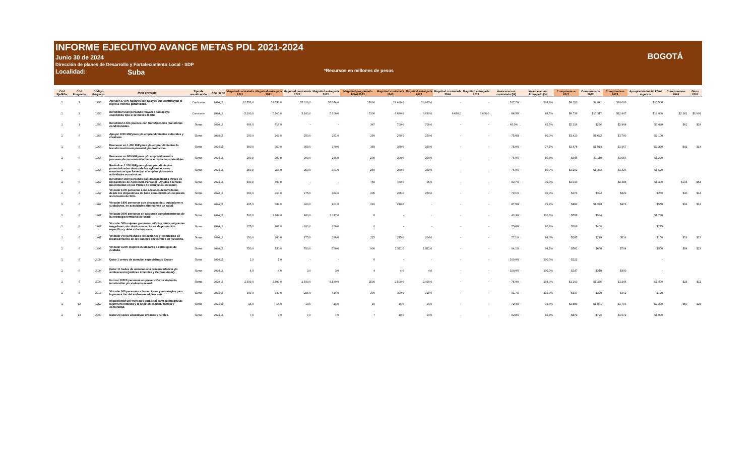INFORME EJECUTIVO AVANCE METAS PDL 2021-2024
Junio 30 de 2024
Dirección de planes de Desarrollo y Fortalecimiento Local - SDP
BOGOTÁ
Localidad: Suba *Recursos en millones de pesos
| Cód Eje/Pilar | Cód Programa | Código Proyecto | Meta proyecto | Tipo de anualización | Año_corte | Magnitud contratada 2021 | Magnitud entregada 2021 | Magnitud contratada 2022 | Magnitud entregada 2022 | Magnitud programada POAI 2023 | Magnitud contratada 2023 | Magnitud entregada 2023 | Magnitud contratada 2024 | Magnitud entregada 2024 | Avance acum. contratado (%) | Avance acum. Entregado (%) | Compromisos 2021 | Compromisos 2022 | Compromisos 2023 | Apropiación inicial POAI vigencia | Compromisos 2024 | Giros 2024 |
| --- | --- | --- | --- | --- | --- | --- | --- | --- | --- | --- | --- | --- | --- | --- | --- | --- | --- | --- | --- | --- | --- | --- |
| 1 | 1 | 1953 | Atender 27.000 hogares con apoyos que contribuyan al ingreso mínimo garantizado. | Constante | 2024_2 | 32.553,0 | 32.553,0 | 55.019,0 | 55.074,0 | 27000 | 28.690,0 | 29.965,0 | - | - | ↑ 107,7% ↑ | 108,9% | $8.350 | $9.021 | $10.000 | $10.500 | | |
| 1 | 1 | 1953 | Beneficiar 6630 personas mayores con apoyo económico tipo C 12 meses al año | Constante | 2024_2 | 5.100,0 | 5.100,0 | 5.100,0 | 5.100,0 | 5100 | 6.630,0 | 6.630,0 | 6.630,0 | 6.630,0 | ↑ 88,5% ↑ | 88,5% | $8.736 | $10.317 | $12.947 | $13.000 | $2.281 | $1.991 |
| 1 | 1 | 1953 | Beneficiar 2.024 jóvenes con transferencias monetarias condicionadas. | Suma | 2024_2 | 606,0 | 616,0 | - | - | 347 | 709,0 | 709,0 | - | - | → 65,0% → | 65,5% | $2.316 | $296 | $2.968 | $3.428 | $62 | $18 |
| 1 | 6 | 1966 | Apoyar 1000 MiPymes y/o emprendimientos culturales y creativos. | Suma | 2024_2 | 250,0 | 269,0 | 250,0 | 281,0 | 250 | 250,0 | 250,0 | - | - | ↑ 75,0% ↑ | 80,0% | $1.423 | $1.622 | $1.790 | $2.100 | | |
| 1 | 6 | 1966 | Promover en 1.400 MiPymes y/o emprendimientos la transformación empresarial y/o productiva. | Suma | 2024_2 | 350,0 | 350,0 | 350,0 | 379,0 | 350 | 350,0 | 350,0 | - | - | ↑ 75,0% ↑ | 77,1% | $1.678 | $1.914 | $1.967 | $2.320 | $41 | $14 |
| 1 | 6 | 1966 | Promover en 800 MiPymes y/o emprendimientos procesos de reconversión hacia actividades sostenibles. | Suma | 2024_2 | 200,0 | 200,0 | 200,0 | 246,0 | 200 | 200,0 | 200,0 | - | - | ↑ 75,0% ↑ | 80,8% | $945 | $1.110 | $1.056 | $1.220 | | |
| 1 | 6 | 1966 | Revitalizar 1.000 MiPymes y/o emprendimientos potencializadas dentro de las aglomeraciones económicas que fomentan el empleo y/o nuevas actividades económicas. | Suma | 2024_2 | 250,0 | 256,0 | 250,0 | 301,0 | 250 | 250,0 | 250,0 | - | - | ↑ 75,0% ↑ | 80,7% | $1.202 | $1.382 | $1.426 | $1.620 | | |
| 1 | 6 | 1967 | Beneficiar 1500 personas con discapacidad a través de Dispositivos de Asistencia Personal - Ayudas Técnicas (no incluidas en los Planes de Beneficios en salud). | Suma | 2024_2 | 490,0 | 490,0 | - | - | 750 | 750,0 | 95,0 | - | - | ↑ 82,7% ↓ | 39,0% | $1.010 | | $2.385 | $1.400 | $104 | $54 |
| 1 | 6 | 1967 | Vincular 1100 personas a las acciones desarrolladas desde los dispositivos de base comunitaria en respuesta al consumo de SPA. | Suma | 2024_2 | 360,0 | 360,0 | 275,0 | 384,0 | 235 | 235,0 | 250,0 | - | - | ↑ 79,1% ↑ | 90,4% | $376 | $394 | $329 | $260 | $30 | $14 |
| 1 | 6 | 1967 | Vincular 1800 personas con discapacidad, cuidadores y cuidadoras, en actividades alternativas de salud. | Suma | 2024_2 | 465,0 | 389,0 | 900,0 | 901,0 | 210 | 210,0 | - | - | - | ↑ 87,5% ↑ | 71,7% | $882 | $1.970 | $473 | $550 | $36 | $14 |
| 1 | 6 | 1967 | Vincular 3000 personas en acciones complementarias de la estrategia territorial de salud. | Suma | 2024_2 | 500,0 | 2.184,0 | 800,0 | 1.117,0 | 0 | - | - | - | - | → 43,3% ↑ | 110,0% | $556 | $944 | | $1.738 | | |
| 1 | 6 | 1967 | Vincular 500 mujeres gestantes, niños y niñas, migrantes irregulares, vinculados en acciones de protección específica y detección temprana. | Suma | 2024_2 | 175,0 | 203,0 | 200,0 | 200,0 | 0 | - | - | - | - | ↑ 75,0% ↑ | 80,6% | $316 | $400 | | $275 | | |
| 1 | 6 | 1967 | Vincular 700 personas a las acciones y estrategias de reconocimiento de los saberes ancestrales en medicina. | Suma | 2024_2 | 150,0 | 200,0 | 175,0 | 186,0 | 215 | 215,0 | 204,0 | - | - | ↑ 77,1% ↑ | 84,3% | $185 | $229 | $116 | $150 | $13 | $13 |
| 1 | 6 | 1996 | Vincular 3.200 mujeres cuidadoras a estrategias de cuidado. | Suma | 2024_2 | 750,0 | 750,0 | 750,0 | 750,0 | 900 | 1.511,0 | 1.511,0 | - | - | ↑ 94,1% ↑ | 94,1% | $581 | $668 | $704 | $500 | $54 | $23 |
| 1 | 6 | 2034 | Dotar 1 centro de atención especializado Crecer | Suma | 2024_2 | 1,0 | 1,0 | - | - | 0 | - | - | - | - | ↑ 100,0% ↑ | 100,0% | $222 | | | - | | |
| 1 | 6 | 2034 | Dotar 11 Sedes de atención a la primera infancia y/o adolescencia (jardines infantiles y Centros Amar). | Suma | 2024_2 | 4,0 | 4,0 | 3,0 | 3,0 | 4 | 4,0 | 4,0 | - | - | ↑ 100,0% ↑ | 100,0% | $147 | $318 | $300 | - | | |
| 1 | 6 | 2034 | Formar 10000 personas en prevención de violencia intrafamiliar y/o violencia sexual. | Suma | 2024_2 | 2.500,0 | 2.500,0 | 2.500,0 | 5.530,0 | 2500 | 2.500,0 | 2.400,0 | - | - | ↑ 75,0% ↑ | 104,3% | $1.263 | $1.375 | $1.244 | $1.400 | $23 | $11 |
| 1 | 8 | 2013 | Vincular 900 personas a las acciones y estrategias para la prevención del embarazo adolescente. | Suma | 2024_2 | 300,0 | 347,0 | 225,0 | 414,0 | 300 | 300,0 | 318,0 | - | - | ↑ 91,7% ↑ | 119,9% | $337 | $329 | $362 | $100 | | |
| 1 | 12 | 1957 | Implementar 58 Proyectos para el desarrollo integral de la primera infancia y la relación escuela, familia y comunidad. | Suma | 2024_2 | 14,0 | 14,0 | 14,0 | 14,0 | 14 | 14,0 | 14,0 | - | - | ↑ 72,4% ↑ | 72,4% | $1.889 | $1.931 | $1.706 | $2.300 | $50 | $24 |
| 1 | 14 | 2000 | Dotar 29 sedes educativas urbanas y rurales. | Suma | 2024_2 | 7,0 | 7,0 | 7,0 | 7,0 | 7 | 10,0 | 10,0 | - | - | ↑ 82,8% ↑ | 82,8% | $879 | $726 | $1.072 | $1.000 | | |